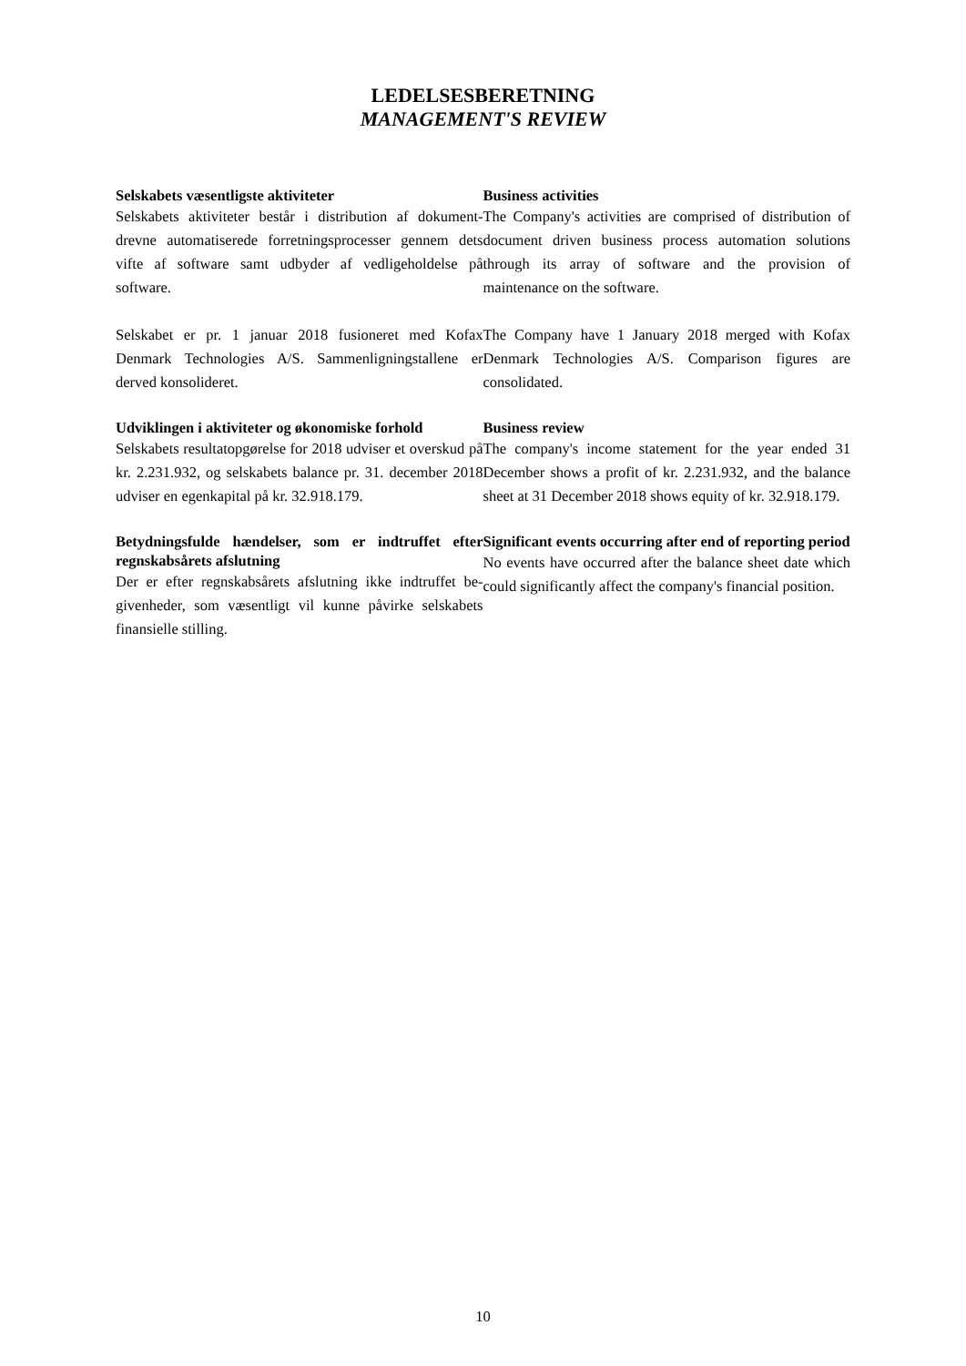LEDELSESBERETNING
MANAGEMENT'S REVIEW
Selskabets væsentligste aktiviteter
Selskabets aktiviteter består i distribution af dokument-drevne automatiserede forretningsprocesser gennem dets vifte af software samt udbyder af vedligeholdelse på software.
Business activities
The Company's activities are comprised of distribution of document driven business process automation solutions through its array of software and the provision of maintenance on the software.
Selskabet er pr. 1 januar 2018 fusioneret med Kofax Denmark Technologies A/S. Sammenligningstallene er derved konsolideret.
The Company have 1 January 2018 merged with Kofax Denmark Technologies A/S. Comparison figures are consolidated.
Udviklingen i aktiviteter og økonomiske forhold
Selskabets resultatopgørelse for 2018 udviser et overskud på kr. 2.231.932, og selskabets balance pr. 31. december 2018 udviser en egenkapital på kr. 32.918.179.
Business review
The company's income statement for the year ended 31 December shows a profit of kr. 2.231.932, and the balance sheet at 31 December 2018 shows equity of kr. 32.918.179.
Betydningsfulde hændelser, som er indtruffet efter regnskabsårets afslutning
Der er efter regnskabsårets afslutning ikke indtruffet be-givenheder, som væsentligt vil kunne påvirke selskabets finansielle stilling.
Significant events occurring after end of reporting period
No events have occurred after the balance sheet date which could significantly affect the company's financial position.
10